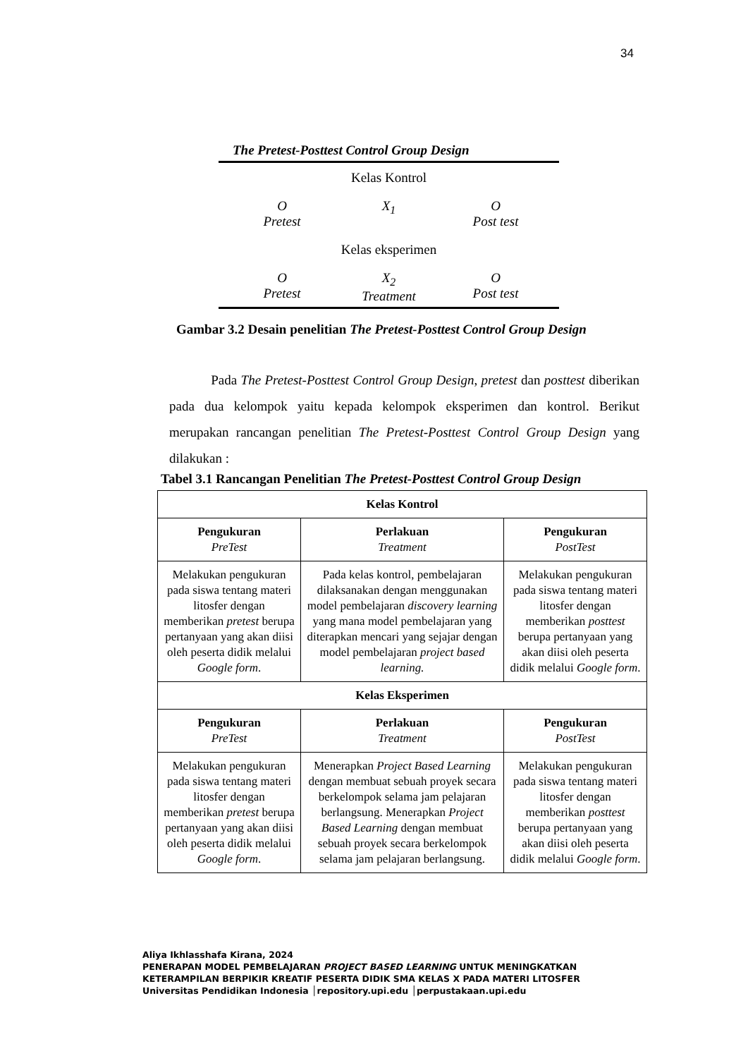34
The Pretest-Posttest Control Group Design
Kelas Kontrol
O
Pretest
X<sub>1</sub>
O
Post test
Kelas eksperimen
O
Pretest
X<sub>2</sub>
Treatment
O
Post test
Gambar 3.2 Desain penelitian The Pretest-Posttest Control Group Design
Pada The Pretest-Posttest Control Group Design, pretest dan posttest diberikan pada dua kelompok yaitu kepada kelompok eksperimen dan kontrol. Berikut merupakan rancangan penelitian The Pretest-Posttest Control Group Design yang dilakukan :
Tabel 3.1 Rancangan Penelitian The Pretest-Posttest Control Group Design
| Kelas Kontrol | | |
| --- | --- | --- |
| Pengukuran PreTest | Perlakuan Treatment | Pengukuran PostTest |
| Melakukan pengukuran pada siswa tentang materi litosfer dengan memberikan pretest berupa pertanyaan yang akan diisi oleh peserta didik melalui Google form . | Pada kelas kontrol, pembelajaran dilaksanakan dengan menggunakan model pembelajaran discovery learning yang mana model pembelajaran yang diterapkan mencari yang sejajar dengan model pembelajaran project based learning. | Melakukan pengukuran pada siswa tentang materi litosfer dengan memberikan posttest berupa pertanyaan yang akan diisi oleh peserta didik melalui Google form . |
| Kelas Eksperimen | | |
| Pengukuran PreTest | Perlakuan Treatment | Pengukuran PostTest |
| Melakukan pengukuran pada siswa tentang materi litosfer dengan memberikan pretest berupa pertanyaan yang akan diisi oleh peserta didik melalui Google form . | Menerapkan Project Based Learning dengan membuat sebuah proyek secara berkelompok selama jam pelajaran berlangsung. Menerapkan Project Based Learning dengan membuat sebuah proyek secara berkelompok selama jam pelajaran berlangsung. | Melakukan pengukuran pada siswa tentang materi litosfer dengan memberikan posttest berupa pertanyaan yang akan diisi oleh peserta didik melalui Google form . |
Aliya Ikhlasshafa Kirana, 2024
PENERAPAN MODEL PEMBELAJARAN PROJECT BASED LEARNING UNTUK MENINGKATKAN
KETERAMPILAN BERPIKIR KREATIF PESERTA DIDIK SMA KELAS X PADA MATERI LITOSFER
Universitas Pendidikan Indonesia │repository.upi.edu │perpustakaan.upi.edu